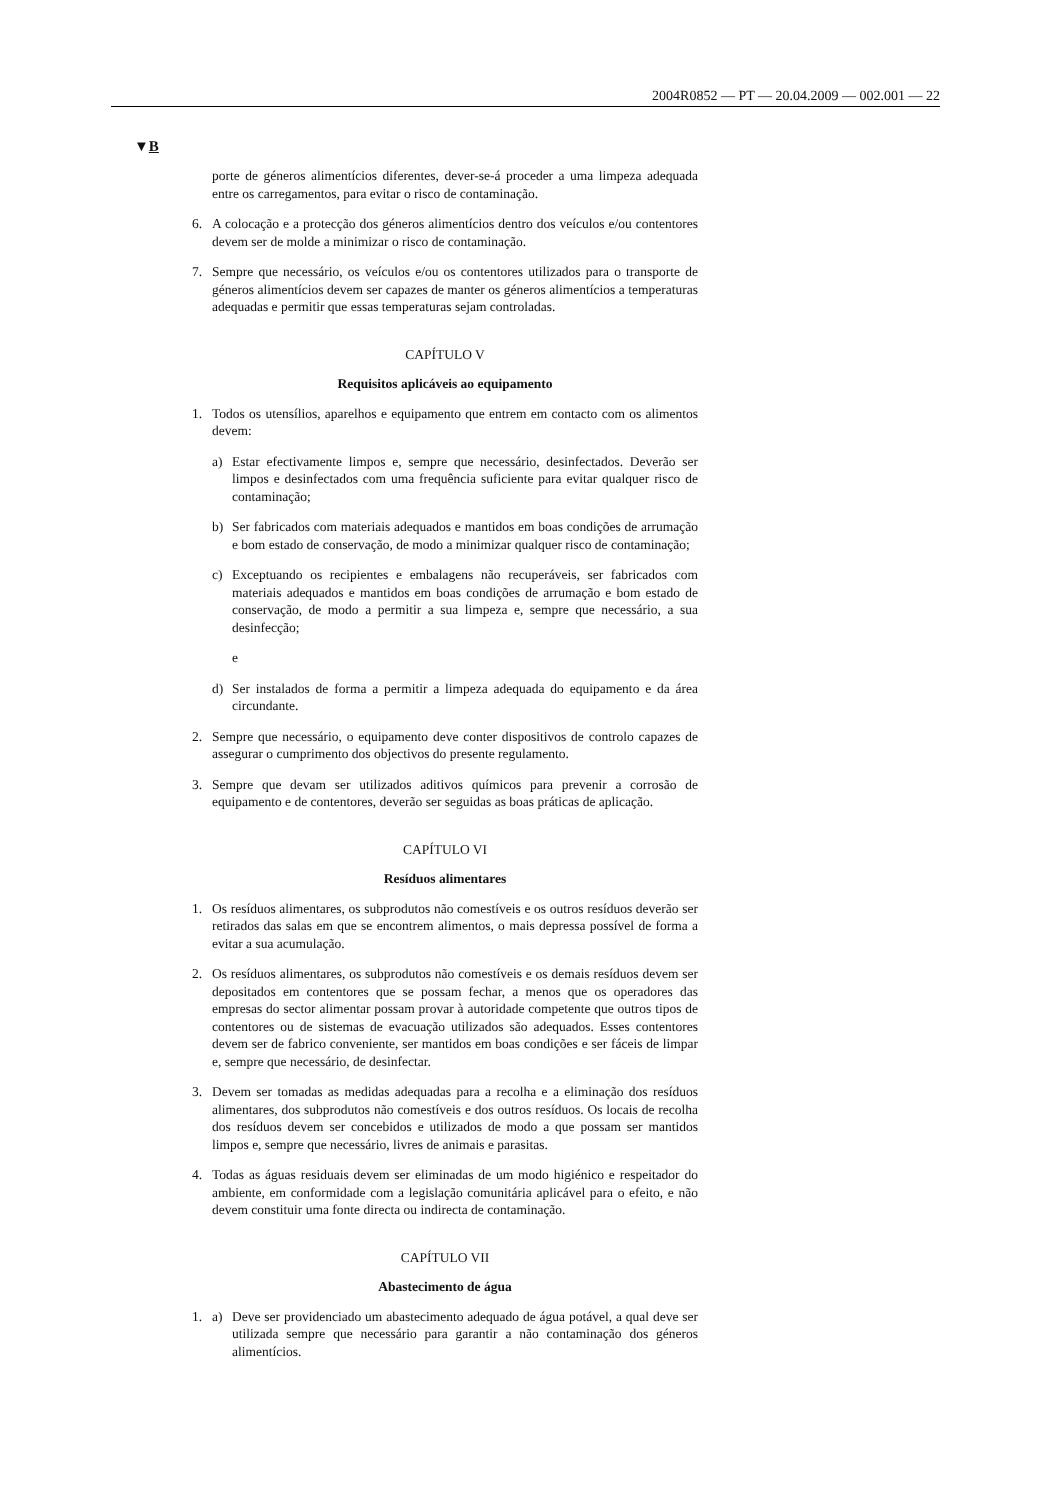2004R0852 — PT — 20.04.2009 — 002.001 — 22
▼B
porte de géneros alimentícios diferentes, dever-se-á proceder a uma limpeza adequada entre os carregamentos, para evitar o risco de contaminação.
6. A colocação e a protecção dos géneros alimentícios dentro dos veículos e/ou contentores devem ser de molde a minimizar o risco de contaminação.
7. Sempre que necessário, os veículos e/ou os contentores utilizados para o transporte de géneros alimentícios devem ser capazes de manter os géneros alimentícios a temperaturas adequadas e permitir que essas temperaturas sejam controladas.
CAPÍTULO V
Requisitos aplicáveis ao equipamento
1. Todos os utensílios, aparelhos e equipamento que entrem em contacto com os alimentos devem:
a) Estar efectivamente limpos e, sempre que necessário, desinfectados. Deverão ser limpos e desinfectados com uma frequência suficiente para evitar qualquer risco de contaminação;
b) Ser fabricados com materiais adequados e mantidos em boas condições de arrumação e bom estado de conservação, de modo a minimizar qualquer risco de contaminação;
c) Exceptuando os recipientes e embalagens não recuperáveis, ser fabricados com materiais adequados e mantidos em boas condições de arrumação e bom estado de conservação, de modo a permitir a sua limpeza e, sempre que necessário, a sua desinfecção;
e
d) Ser instalados de forma a permitir a limpeza adequada do equipamento e da área circundante.
2. Sempre que necessário, o equipamento deve conter dispositivos de controlo capazes de assegurar o cumprimento dos objectivos do presente regulamento.
3. Sempre que devam ser utilizados aditivos químicos para prevenir a corrosão de equipamento e de contentores, deverão ser seguidas as boas práticas de aplicação.
CAPÍTULO VI
Resíduos alimentares
1. Os resíduos alimentares, os subprodutos não comestíveis e os outros resíduos deverão ser retirados das salas em que se encontrem alimentos, o mais depressa possível de forma a evitar a sua acumulação.
2. Os resíduos alimentares, os subprodutos não comestíveis e os demais resíduos devem ser depositados em contentores que se possam fechar, a menos que os operadores das empresas do sector alimentar possam provar à autoridade competente que outros tipos de contentores ou de sistemas de evacuação utilizados são adequados. Esses contentores devem ser de fabrico conveniente, ser mantidos em boas condições e ser fáceis de limpar e, sempre que necessário, de desinfectar.
3. Devem ser tomadas as medidas adequadas para a recolha e a eliminação dos resíduos alimentares, dos subprodutos não comestíveis e dos outros resíduos. Os locais de recolha dos resíduos devem ser concebidos e utilizados de modo a que possam ser mantidos limpos e, sempre que necessário, livres de animais e parasitas.
4. Todas as águas residuais devem ser eliminadas de um modo higiénico e respeitador do ambiente, em conformidade com a legislação comunitária aplicável para o efeito, e não devem constituir uma fonte directa ou indirecta de contaminação.
CAPÍTULO VII
Abastecimento de água
1. a) Deve ser providenciado um abastecimento adequado de água potável, a qual deve ser utilizada sempre que necessário para garantir a não contaminação dos géneros alimentícios.